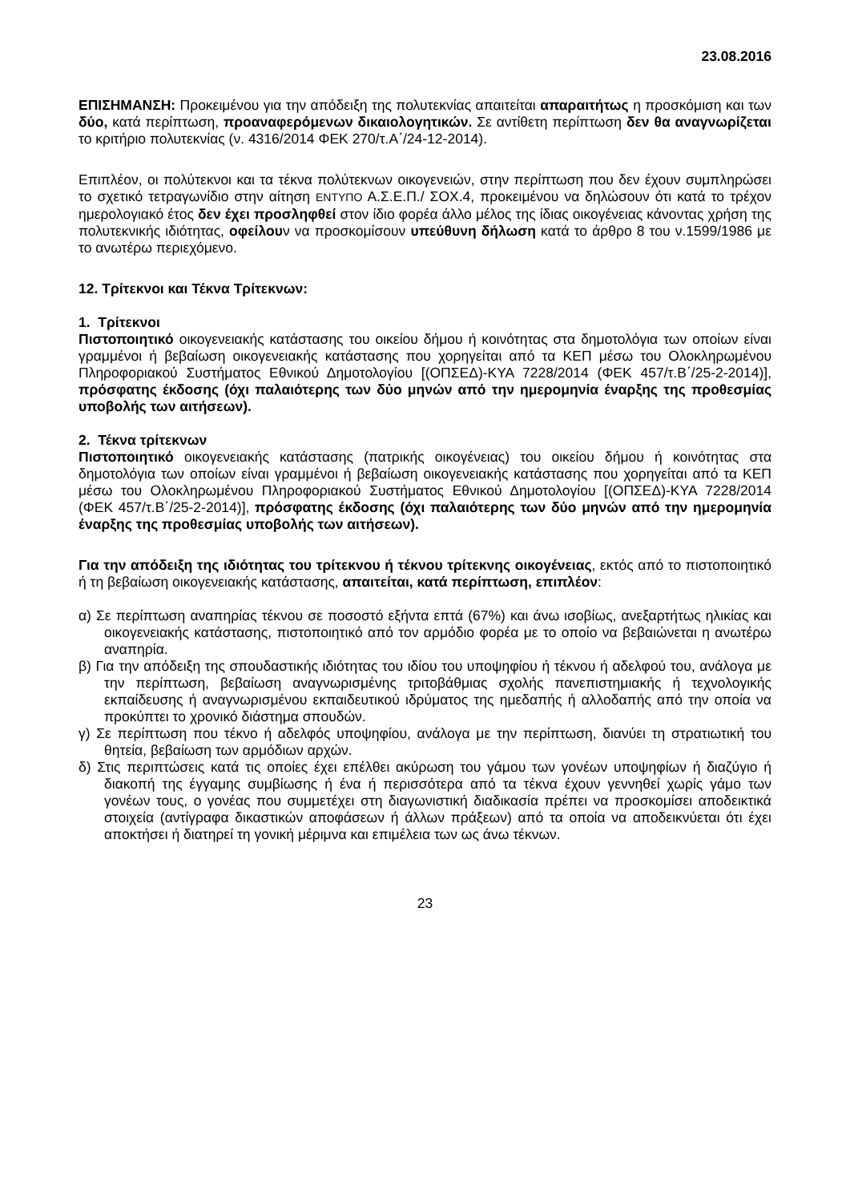23.08.2016
ΕΠΙΣΗΜΑΝΣΗ: Προκειμένου για την απόδειξη της πολυτεκνίας απαιτείται απαραιτήτως η προσκόμιση και των δύο, κατά περίπτωση, προαναφερόμενων δικαιολογητικών. Σε αντίθετη περίπτωση δεν θα αναγνωρίζεται το κριτήριο πολυτεκνίας (ν. 4316/2014 ΦΕΚ 270/τ.Α΄/24-12-2014).
Επιπλέον, οι πολύτεκνοι και τα τέκνα πολύτεκνων οικογενειών, στην περίπτωση που δεν έχουν συμπληρώσει το σχετικό τετραγωνίδιο στην αίτηση ΕΝΤΥΠΟ Α.Σ.Ε.Π./ ΣΟΧ.4, προκειμένου να δηλώσουν ότι κατά το τρέχον ημερολογιακό έτος δεν έχει προσληφθεί στον ίδιο φορέα άλλο μέλος της ίδιας οικογένειας κάνοντας χρήση της πολυτεκνικής ιδιότητας, οφείλουν να προσκομίσουν υπεύθυνη δήλωση κατά το άρθρο 8 του ν.1599/1986 με το ανωτέρω περιεχόμενο.
12. Τρίτεκνοι και Τέκνα Τρίτεκνων:
1. Τρίτεκνοι
Πιστοποιητικό οικογενειακής κατάστασης του οικείου δήμου ή κοινότητας στα δημοτολόγια των οποίων είναι γραμμένοι ή βεβαίωση οικογενειακής κατάστασης που χορηγείται από τα ΚΕΠ μέσω του Ολοκληρωμένου Πληροφοριακού Συστήματος Εθνικού Δημοτολογίου [(ΟΠΣΕΔ)-ΚΥΑ 7228/2014 (ΦΕΚ 457/τ.Β΄/25-2-2014)], πρόσφατης έκδοσης (όχι παλαιότερης των δύο μηνών από την ημερομηνία έναρξης της προθεσμίας υποβολής των αιτήσεων).
2. Τέκνα τρίτεκνων
Πιστοποιητικό οικογενειακής κατάστασης (πατρικής οικογένειας) του οικείου δήμου ή κοινότητας στα δημοτολόγια των οποίων είναι γραμμένοι ή βεβαίωση οικογενειακής κατάστασης που χορηγείται από τα ΚΕΠ μέσω του Ολοκληρωμένου Πληροφοριακού Συστήματος Εθνικού Δημοτολογίου [(ΟΠΣΕΔ)-ΚΥΑ 7228/2014 (ΦΕΚ 457/τ.Β΄/25-2-2014)], πρόσφατης έκδοσης (όχι παλαιότερης των δύο μηνών από την ημερομηνία έναρξης της προθεσμίας υποβολής των αιτήσεων).
Για την απόδειξη της ιδιότητας του τρίτεκνου ή τέκνου τρίτεκνης οικογένειας, εκτός από το πιστοποιητικό ή τη βεβαίωση οικογενειακής κατάστασης, απαιτείται, κατά περίπτωση, επιπλέον:
α) Σε περίπτωση αναπηρίας τέκνου σε ποσοστό εξήντα επτά (67%) και άνω ισοβίως, ανεξαρτήτως ηλικίας και οικογενειακής κατάστασης, πιστοποιητικό από τον αρμόδιο φορέα με το οποίο να βεβαιώνεται η ανωτέρω αναπηρία.
β) Για την απόδειξη της σπουδαστικής ιδιότητας του ιδίου του υποψηφίου ή τέκνου ή αδελφού του, ανάλογα με την περίπτωση, βεβαίωση αναγνωρισμένης τριτοβάθμιας σχολής πανεπιστημιακής ή τεχνολογικής εκπαίδευσης ή αναγνωρισμένου εκπαιδευτικού ιδρύματος της ημεδαπής ή αλλοδαπής από την οποία να προκύπτει το χρονικό διάστημα σπουδών.
γ) Σε περίπτωση που τέκνο ή αδελφός υποψηφίου, ανάλογα με την περίπτωση, διανύει τη στρατιωτική του θητεία, βεβαίωση των αρμόδιων αρχών.
δ) Στις περιπτώσεις κατά τις οποίες έχει επέλθει ακύρωση του γάμου των γονέων υποψηφίων ή διαζύγιο ή διακοπή της έγγαμης συμβίωσης ή ένα ή περισσότερα από τα τέκνα έχουν γεννηθεί χωρίς γάμο των γονέων τους, ο γονέας που συμμετέχει στη διαγωνιστική διαδικασία πρέπει να προσκομίσει αποδεικτικά στοιχεία (αντίγραφα δικαστικών αποφάσεων ή άλλων πράξεων) από τα οποία να αποδεικνύεται ότι έχει αποκτήσει ή διατηρεί τη γονική μέριμνα και επιμέλεια των ως άνω τέκνων.
23